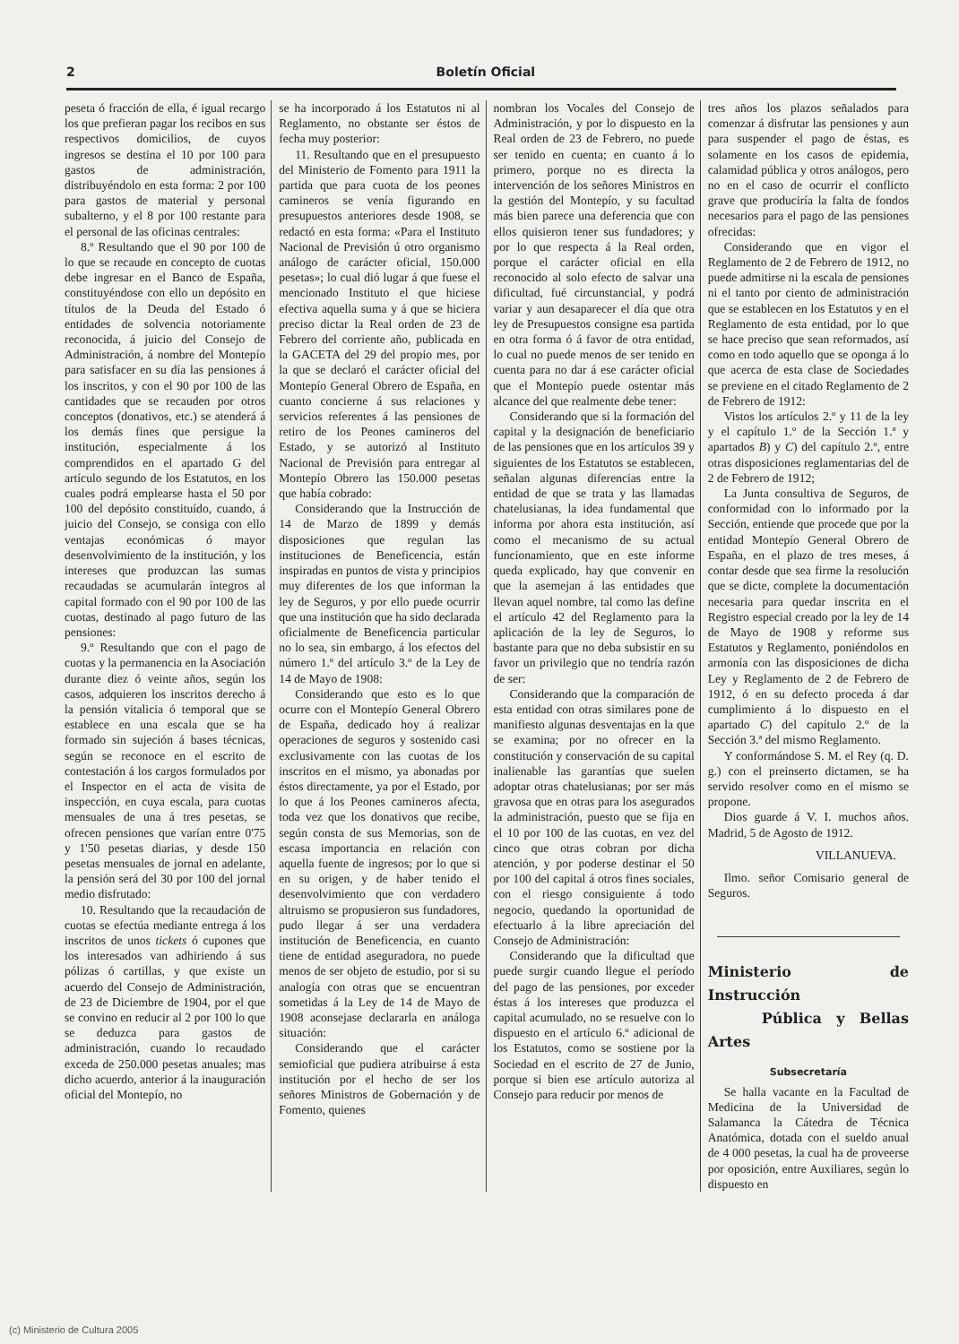2 Boletín Oficial
peseta ó fracción de ella, é igual recargo los que prefieran pagar los recibos en sus respectivos domicilios, de cuyos ingresos se destina el 10 por 100 para gastos de administración, distribuyéndolo en esta forma: 2 por 100 para gastos de material y personal subalterno, y el 8 por 100 restante para el personal de las oficinas centrales:
8.º Resultando que el 90 por 100 de lo que se recaude en concepto de cuotas debe ingresar en el Banco de España, constituyéndose con ello un depósito en títulos de la Deuda del Estado ó entidades de solvencia notoriamente reconocida, á juicio del Consejo de Administración, á nombre del Montepío para satisfacer en su día las pensiones á los inscritos, y con el 90 por 100 de las cantidades que se recauden por otros conceptos (donativos, etc.) se atenderá á los demás fines que persigue la institución, especialmente á los comprendidos en el apartado G del artículo segundo de los Estatutos, en los cuales podrá emplearse hasta el 50 por 100 del depósito constituído, cuando, á juicio del Consejo, se consiga con ello ventajas económicas ó mayor desenvolvimiento de la institución, y los intereses que produzcan las sumas recaudadas se acumularán íntegros al capital formado con el 90 por 100 de las cuotas, destinado al pago futuro de las pensiones:
9.º Resultando que con el pago de cuotas y la permanencia en la Asociación durante diez ó veinte años, según los casos, adquieren los inscritos derecho á la pensión vitalicia ó temporal que se establece en una escala que se ha formado sin sujeción á bases técnicas, según se reconoce en el escrito de contestación á los cargos formulados por el Inspector en el acta de visita de inspección, en cuya escala, para cuotas mensuales de una á tres pesetas, se ofrecen pensiones que varían entre 0'75 y 1'50 pesetas diarias, y desde 150 pesetas mensuales de jornal en adelante, la pensión será del 30 por 100 del jornal medio disfrutado:
10. Resultando que la recaudación de cuotas se efectúa mediante entrega á los inscritos de unos tickets ó cupones que los interesados van adhiriendo á sus pólizas ó cartillas, y que existe un acuerdo del Consejo de Administración, de 23 de Diciembre de 1904, por el que se convino en reducir al 2 por 100 lo que se deduzca para gastos de administración, cuando lo recaudado exceda de 250.000 pesetas anuales; mas dicho acuerdo, anterior á la inauguración oficial del Montepío, no
se ha incorporado á los Estatutos ni al Reglamento, no obstante ser éstos de fecha muy posterior:
11. Resultando que en el presupuesto del Ministerio de Fomento para 1911 la partida que para cuota de los peones camineros se venía figurando en presupuestos anteriores desde 1908, se redactó en esta forma: «Para el Instituto Nacional de Previsión ú otro organismo análogo de carácter oficial, 150.000 pesetas»; lo cual dió lugar á que fuese el mencionado Instituto el que hiciese efectiva aquella suma y á que se hiciera preciso dictar la Real orden de 23 de Febrero del corriente año, publicada en la GACETA del 29 del propio mes, por la que se declaró el carácter oficial del Montepío General Obrero de España, en cuanto concierne á sus relaciones y servicios referentes á las pensiones de retiro de los Peones camineros del Estado, y se autorizó al Instituto Nacional de Previsión para entregar al Montepío Obrero las 150.000 pesetas que había cobrado:
Considerando que la Instrucción de 14 de Marzo de 1899 y demás disposiciones que regulan las instituciones de Beneficencia, están inspiradas en puntos de vista y principios muy diferentes de los que informan la ley de Seguros, y por ello puede ocurrir que una institución que ha sido declarada oficialmente de Beneficencia particular no lo sea, sin embargo, á los efectos del número 1.º del artículo 3.º de la Ley de 14 de Mayo de 1908:
Considerando que esto es lo que ocurre con el Montepío General Obrero de España, dedicado hoy á realizar operaciones de seguros y sostenido casi exclusivamente con las cuotas de los inscritos en el mismo, ya abonadas por éstos directamente, ya por el Estado, por lo que á los Peones camineros afecta, toda vez que los donativos que recibe, según consta de sus Memorias, son de escasa importancia en relación con aquella fuente de ingresos; por lo que si en su origen, y de haber tenido el desenvolvimiento que con verdadero altruismo se propusieron sus fundadores, pudo llegar á ser una verdadera institución de Beneficencia, en cuanto tiene de entidad aseguradora, no puede menos de ser objeto de estudio, por si su analogía con otras que se encuentran sometidas á la Ley de 14 de Mayo de 1908 aconsejase declararla en análoga situación:
Considerando que el carácter semioficial que pudiera atribuirse á esta institución por el hecho de ser los señores Ministros de Gobernación y de Fomento, quienes
nombran los Vocales del Consejo de Administración, y por lo dispuesto en la Real orden de 23 de Febrero, no puede ser tenido en cuenta; en cuanto á lo primero, porque no es directa la intervención de los señores Ministros en la gestión del Montepío, y su facultad más bien parece una deferencia que con ellos quisieron tener sus fundadores; y por lo que respecta á la Real orden, porque el carácter oficial en ella reconocido al solo efecto de salvar una dificultad, fué circunstancial, y podrá variar y aun desaparecer el día que otra ley de Presupuestos consigne esa partida en otra forma ó á favor de otra entidad, lo cual no puede menos de ser tenido en cuenta para no dar á ese carácter oficial que el Montepío puede ostentar más alcance del que realmente debe tener:
Considerando que si la formación del capital y la designación de beneficiario de las pensiones que en los artículos 39 y siguientes de los Estatutos se establecen, señalan algunas diferencias entre la entidad de que se trata y las llamadas chatelusianas, la idea fundamental que informa por ahora esta institución, así como el mecanismo de su actual funcionamiento, que en este informe queda explicado, hay que convenir en que la asemejan á las entidades que llevan aquel nombre, tal como las define el artículo 42 del Reglamento para la aplicación de la ley de Seguros, lo bastante para que no deba subsistir en su favor un privilegio que no tendría razón de ser:
Considerando que la comparación de esta entidad con otras similares pone de manifiesto algunas desventajas en la que se examina; por no ofrecer en la constitución y conservación de su capital inalienable las garantías que suelen adoptar otras chatelusianas; por ser más gravosa que en otras para los asegurados la administración, puesto que se fija en el 10 por 100 de las cuotas, en vez del cinco que otras cobran por dicha atención, y por poderse destinar el 50 por 100 del capital á otros fines sociales, con el riesgo consiguiente á todo negocio, quedando la oportunidad de efectuarlo á la libre apreciación del Consejo de Administración:
Considerando que la dificultad que puede surgir cuando llegue el período del pago de las pensiones, por exceder éstas á los intereses que produzca el capital acumulado, no se resuelve con lo dispuesto en el artículo 6.º adicional de los Estatutos, como se sostiene por la Sociedad en el escrito de 27 de Junio, porque si bien ese artículo autoriza al Consejo para reducir por menos de
tres años los plazos señalados para comenzar á disfrutar las pensiones y aun para suspender el pago de éstas, es solamente en los casos de epidemia, calamidad pública y otros análogos, pero no en el caso de ocurrir el conflicto grave que produciría la falta de fondos necesarios para el pago de las pensiones ofrecidas:
Considerando que en vigor el Reglamento de 2 de Febrero de 1912, no puede admitirse ni la escala de pensiones ni el tanto por ciento de administración que se establecen en los Estatutos y en el Reglamento de esta entidad, por lo que se hace preciso que sean reformados, así como en todo aquello que se oponga á lo que acerca de esta clase de Sociedades se previene en el citado Reglamento de 2 de Febrero de 1912:
Vistos los artículos 2.º y 11 de la ley y el capítulo 1.º de la Sección 1.ª y apartados B) y C) del capítulo 2.º, entre otras disposiciones reglamentarias del de 2 de Febrero de 1912;
La Junta consultiva de Seguros, de conformidad con lo informado por la Sección, entiende que procede que por la entidad Montepío General Obrero de España, en el plazo de tres meses, á contar desde que sea firme la resolución que se dicte, complete la documentación necesaria para quedar inscrita en el Registro especial creado por la ley de 14 de Mayo de 1908 y reforme sus Estatutos y Reglamento, poniéndolos en armonía con las disposiciones de dicha Ley y Reglamento de 2 de Febrero de 1912, ó en su defecto proceda á dar cumplimiento á lo dispuesto en el apartado C) del capítulo 2.º de la Sección 3.ª del mismo Reglamento.
Y conformándose S. M. el Rey (q. D. g.) con el preinserto dictamen, se ha servido resolver como en el mismo se propone.
Dios guarde á V. I. muchos años. Madrid, 5 de Agosto de 1912.
VILLANUEVA.
Ilmo. señor Comisario general de Seguros.
Ministerio de Instrucción
Pública y Bellas Artes
Subsecretaría
Se halla vacante en la Facultad de Medicina de la Universidad de Salamanca la Cátedra de Técnica Anatómica, dotada con el sueldo anual de 4 000 pesetas, la cual ha de proveerse por oposición, entre Auxiliares, según lo dispuesto en
(c) Ministerio de Cultura 2005